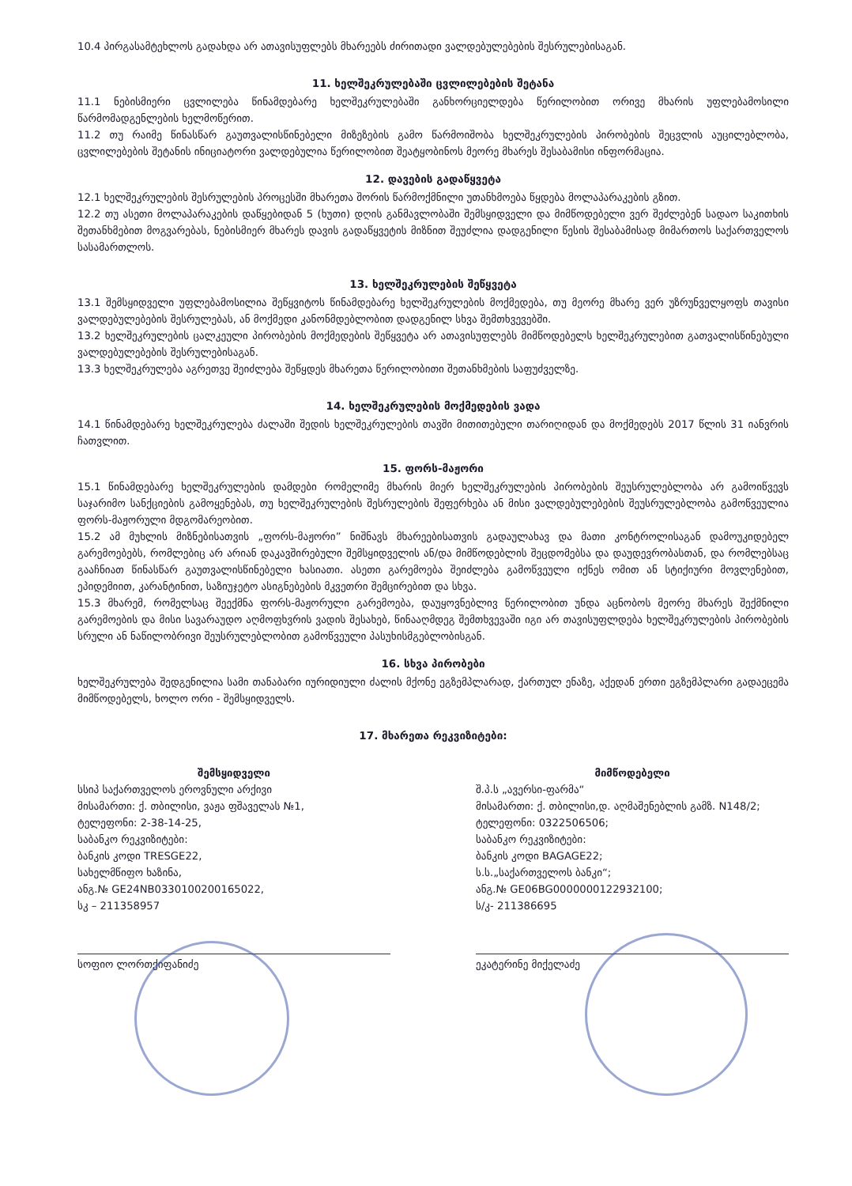10.4 პირგასამტეხლოს გადახდა არ ათავისუფლებს მხარეებს ძირითადი ვალდებულებების შესრულებისაგან.
11. ხელშეკრულებაში ცვლილებების შეტანა
11.1 ნებისმიერი ცვლილება წინამდებარე ხელშეკრულებაში განხორციელდება წერილობით ორივე მხარის უფლებამოსილი წარმომადგენლების ხელმოწერით.
11.2 თუ რაიმე წინასწარ გაუთვალისწინებელი მიზეზების გამო წარმოიშობა ხელშეკრულების პირობების შეცვლის აუცილებლობა, ცვლილებების შეტანის ინიციატორი ვალდებულია წერილობით შეატყობინოს მეორე მხარეს შესაბამისი ინფორმაცია.
12. დავების გადაწყვეტა
12.1 ხელშეკრულების შესრულების პროცესში მხარეთა შორის წარმოქმნილი უთანხმოება წყდება მოლაპარაკების გზით.
12.2 თუ ასეთი მოლაპარაკების დაწყებიდან 5 (ხუთი) დღის განმავლობაში შემსყიდველი და მიმწოდებელი ვერ შეძლებენ სადაო საკითხის შეთანხმებით მოგვარებას, ნებისმიერ მხარეს დავის გადაწყვეტის მიზნით შეუძლია დადგენილი წესის შესაბამისად მიმართოს საქართველოს სასამართლოს.
13. ხელშეკრულების შეწყვეტა
13.1 შემსყიდველი უფლებამოსილია შეწყვიტოს წინამდებარე ხელშეკრულების მოქმედება, თუ მეორე მხარე ვერ უზრუნველყოფს თავისი ვალდებულებების შესრულებას, ან მოქმედი კანონმდებლობით დადგენილ სხვა შემთხვევებში.
13.2 ხელშეკრულების ცალკეული პირობების მოქმედების შეწყვეტა არ ათავისუფლებს მიმწოდებელს ხელშეკრულებით გათვალისწინებული ვალდებულებების შესრულებისაგან.
13.3 ხელშეკრულება აგრეთვე შეიძლება შეწყდეს მხარეთა წერილობითი შეთანხმების საფუძველზე.
14. ხელშეკრულების მოქმედების ვადა
14.1 წინამდებარე ხელშეკრულება ძალაში შედის ხელშეკრულების თავში მითითებული თარიღიდან და მოქმედებს 2017 წლის 31 იანვრის ჩათვლით.
15. ფორს-მაჟორი
15.1 წინამდებარე ხელშეკრულების დამდები რომელიმე მხარის მიერ ხელშეკრულების პირობების შეუსრულებლობა არ გამოიწვევს საჯარიმო სანქციების გამოყენებას, თუ ხელშეკრულების შესრულების შეფერხება ან მისი ვალდებულებების შეუსრულებლობა გამოწვეულია ფორს-მაჟორული მდგომარეობით.
15.2 ამ მუხლის მიზნებისათვის „ფორს-მაჟორი” ნიშნავს მხარეებისათვის გადაულახავ და მათი კონტროლისაგან დამოუკიდებელ გარემოებებს, რომლებიც არ არიან დაკავშირებული შემსყიდველის ან/და მიმწოდებლის შეცდომებსა და დაუდევრობასთან, და რომლებსაც გააჩნიათ წინასწარ გაუთვალისწინებელი ხასიათი. ასეთი გარემოება შეიძლება გამოწვეული იქნეს ომით ან სტიქიური მოვლენებით, ეპიდემიით, კარანტინით, საზიუჯეტო ასიგნებების მკვეთრი შემცირებით და სხვა.
15.3 მხარემ, რომელსაც შეექმნა ფორს-მაჟორული გარემოება, დაუყოვნებლივ წერილობით უნდა აცნობოს მეორე მხარეს შექმნილი გარემოების და მისი სავარაუდო აღმოფხვრის ვადის შესახებ, წინააღმდეგ შემთხვევაში იგი არ თავისუფლდება ხელშეკრულების პირობების სრული ან ნაწილობრივი შეუსრულებლობით გამოწვეული პასუხისმგებლობისგან.
16. სხვა პირობები
ხელშეკრულება შედგენილია სამი თანაბარი იურიდიული ძალის მქონე ეგზემპლარად, ქართულ ენაზე, აქედან ერთი ეგზემპლარი გადაეცემა მიმწოდებელს, ხოლო ორი - შემსყიდველს.
17. მხარეთა რეკვიზიტები:
შემსყიდველი
სსიპ საქართველოს ეროვნული არქივი
მისამართი: ქ. თბილისი, ვაჟა ფშაველას №1,
ტელეფონი: 2-38-14-25,
საბანკო რეკვიზიტები:
ბანკის კოდი TRESGE22,
სახელმწიფო ხაზინა,
ანგ.№ GE24NB0330100200165022,
სკ – 211358957
სოფიო ლორთქიფანიძე
მიმწოდებელი
შ.პ.ს „ავერსი-ფარმა“
მისამართი: ქ. თბილისი,დ. აღმაშენებლის გამზ. N148/2;
ტელეფონი: 0322506506;
საბანკო რეკვიზიტები:
ბანკის კოდი BAGAGE22;
ს.ს.„საქართველოს ბანკი“;
ანგ.№ GE06BG0000000122932100;
ს/კ- 211386695
ეკატერინე მიქელაძე